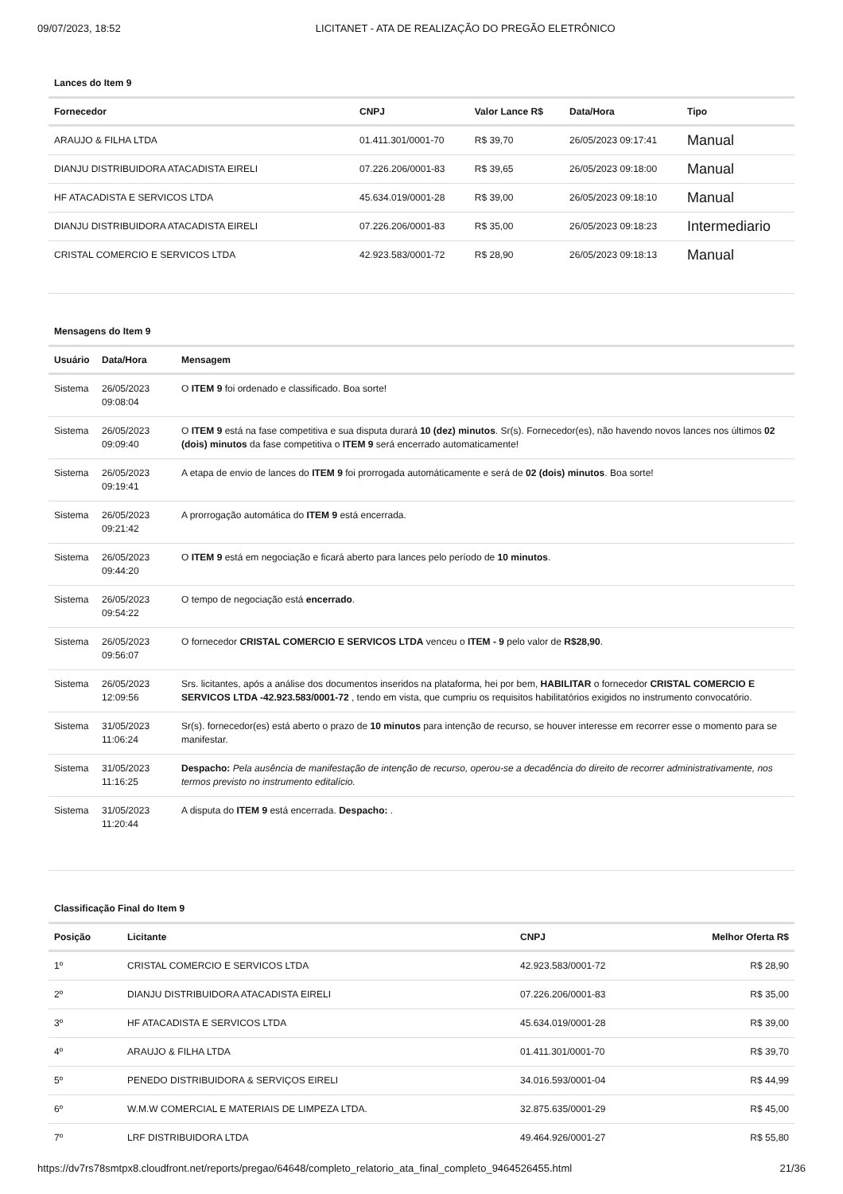09/07/2023, 18:52 LICITANET - ATA DE REALIZAÇÃO DO PREGÃO ELETRÔNICO
Lances do Item 9
| Fornecedor | CNPJ | Valor Lance R$ | Data/Hora | Tipo |
| --- | --- | --- | --- | --- |
| ARAUJO & FILHA LTDA | 01.411.301/0001-70 | R$ 39,70 | 26/05/2023 09:17:41 | Manual |
| DIANJU DISTRIBUIDORA ATACADISTA EIRELI | 07.226.206/0001-83 | R$ 39,65 | 26/05/2023 09:18:00 | Manual |
| HF ATACADISTA E SERVICOS LTDA | 45.634.019/0001-28 | R$ 39,00 | 26/05/2023 09:18:10 | Manual |
| DIANJU DISTRIBUIDORA ATACADISTA EIRELI | 07.226.206/0001-83 | R$ 35,00 | 26/05/2023 09:18:23 | Intermediario |
| CRISTAL COMERCIO E SERVICOS LTDA | 42.923.583/0001-72 | R$ 28,90 | 26/05/2023 09:18:13 | Manual |
Mensagens do Item 9
| Usuário | Data/Hora | Mensagem |
| --- | --- | --- |
| Sistema | 26/05/2023 09:08:04 | O ITEM 9 foi ordenado e classificado. Boa sorte! |
| Sistema | 26/05/2023 09:09:40 | O ITEM 9 está na fase competitiva e sua disputa durará 10 (dez) minutos . Sr(s). Fornecedor(es), não havendo novos lances nos últimos 02 (dois) minutos da fase competitiva o ITEM 9 será encerrado automaticamente! |
| Sistema | 26/05/2023 09:19:41 | A etapa de envio de lances do ITEM 9 foi prorrogada automáticamente e será de 02 (dois) minutos . Boa sorte! |
| Sistema | 26/05/2023 09:21:42 | A prorrogação automática do ITEM 9 está encerrada. |
| Sistema | 26/05/2023 09:44:20 | O ITEM 9 está em negociação e ficará aberto para lances pelo período de 10 minutos . |
| Sistema | 26/05/2023 09:54:22 | O tempo de negociação está encerrado . |
| Sistema | 26/05/2023 09:56:07 | O fornecedor CRISTAL COMERCIO E SERVICOS LTDA venceu o ITEM - 9 pelo valor de R$28,90 . |
| Sistema | 26/05/2023 12:09:56 | Srs. licitantes, após a análise dos documentos inseridos na plataforma, hei por bem, HABILITAR o fornecedor CRISTAL COMERCIO E SERVICOS LTDA -42.923.583/0001-72 , tendo em vista, que cumpriu os requisitos habilitatórios exigidos no instrumento convocatório. |
| Sistema | 31/05/2023 11:06:24 | Sr(s). fornecedor(es) está aberto o prazo de 10 minutos para intenção de recurso, se houver interesse em recorrer esse o momento para se manifestar. |
| Sistema | 31/05/2023 11:16:25 | Despacho: Pela ausência de manifestação de intenção de recurso, operou-se a decadência do direito de recorrer administrativamente, nos termos previsto no instrumento editalício. |
| Sistema | 31/05/2023 11:20:44 | A disputa do ITEM 9 está encerrada. Despacho: . |
Classificação Final do Item 9
| Posição | Licitante | CNPJ | Melhor Oferta R$ |
| --- | --- | --- | --- |
| 1º | CRISTAL COMERCIO E SERVICOS LTDA | 42.923.583/0001-72 | R$ 28,90 |
| 2º | DIANJU DISTRIBUIDORA ATACADISTA EIRELI | 07.226.206/0001-83 | R$ 35,00 |
| 3º | HF ATACADISTA E SERVICOS LTDA | 45.634.019/0001-28 | R$ 39,00 |
| 4º | ARAUJO & FILHA LTDA | 01.411.301/0001-70 | R$ 39,70 |
| 5º | PENEDO DISTRIBUIDORA & SERVIÇOS EIRELI | 34.016.593/0001-04 | R$ 44,99 |
| 6º | W.M.W COMERCIAL E MATERIAIS DE LIMPEZA LTDA. | 32.875.635/0001-29 | R$ 45,00 |
| 7º | LRF DISTRIBUIDORA LTDA | 49.464.926/0001-27 | R$ 55,80 |
https://dv7rs78smtpx8.cloudfront.net/reports/pregao/64648/completo_relatorio_ata_final_completo_9464526455.html 21/36